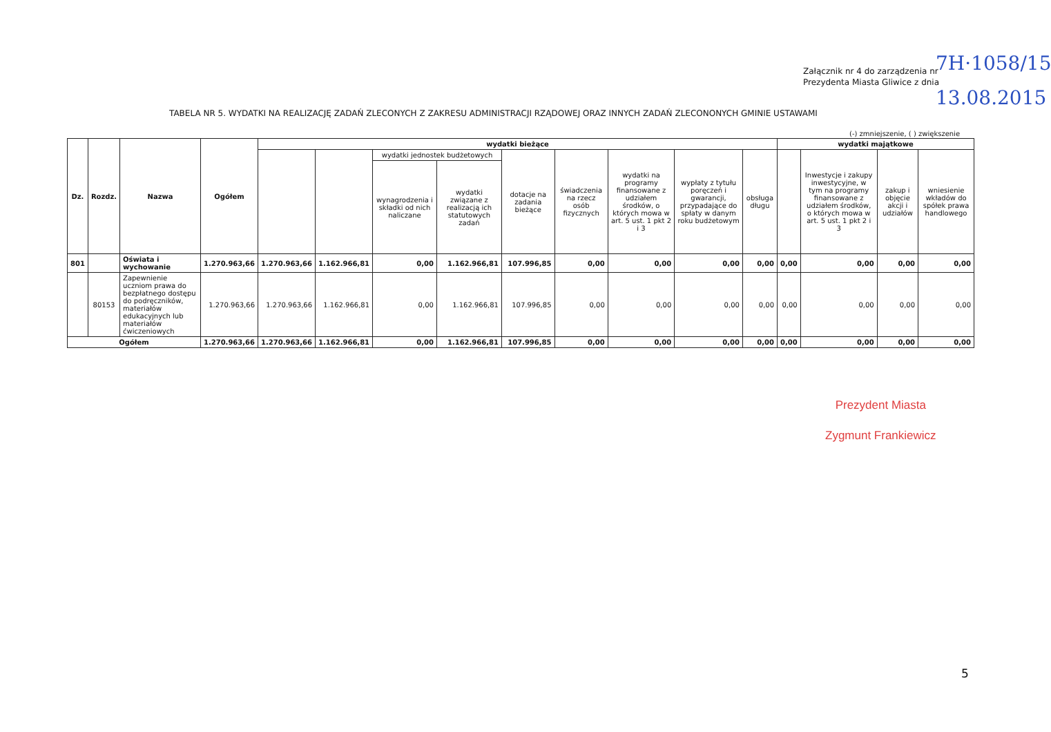Załącznik nr 4 do zarządzenia nr
Prezydenta Miasta Gliwice z dnia
7H·1058/15
13.08.2015
TABELA NR 5. WYDATKI NA REALIZACJĘ ZADAŃ ZLECONYCH Z ZAKRESU ADMINISTRACJI RZĄDOWEJ ORAZ INNYCH ZADAŃ ZLECONONYCH GMINIE USTAWAMI
(-) zmniejszenie, ( ) zwiększenie
| Dz. | Rozdz. | Nazwa | Ogółem | wydatki bieżące | | | | | | | | | wydatki majątkowe | | | |
| --- | --- | --- | --- | --- | --- | --- | --- | --- | --- | --- | --- | --- | --- | --- | --- | --- |
| | | | | | | wydatki jednostek budżetowych | | dotacje na zadania bieżące | świadczenia na rzecz osób fizycznych | wydatki na programy finansowane z udziałem środków, o których mowa w art. 5 ust. 1 pkt 2 i 3 | wypłaty z tytułu poręczeń i gwarancji, przypadające do spłaty w danym roku budżetowym | obsługa długu | | Inwestycje i zakupy inwestycyjne, w tym na programy finansowane z udziałem środków, o których mowa w art. 5 ust. 1 pkt 2 i 3 | zakup i objęcie akcji i udziałów | wniesienie wkładów do spółek prawa handlowego |
| | | | | | | wynagrodzenia i składki od nich naliczane | wydatki związane z realizacją ich statutowych zadań | | | | | | | | | |
| 801 | | Oświata i wychowanie | 1.270.963,66 | 1.270.963,66 | 1.162.966,81 | 0,00 | 1.162.966,81 | 107.996,85 | 0,00 | 0,00 | 0,00 | 0,00 | 0,00 | 0,00 | 0,00 | 0,00 |
| | 80153 | Zapewnienie uczniom prawa do bezpłatnego dostępu do podręczników, materiałów edukacyjnych lub materiałów ćwiczeniowych | 1.270.963,66 | 1.270.963,66 | 1.162.966,81 | 0,00 | 1.162.966,81 | 107.996,85 | 0,00 | 0,00 | 0,00 | 0,00 | 0,00 | 0,00 | 0,00 | 0,00 |
| Ogółem | | | 1.270.963,66 | 1.270.963,66 | 1.162.966,81 | 0,00 | 1.162.966,81 | 107.996,85 | 0,00 | 0,00 | 0,00 | 0,00 | 0,00 | 0,00 | 0,00 | 0,00 |
Prezydent Miasta
Zygmunt Frankiewicz
5